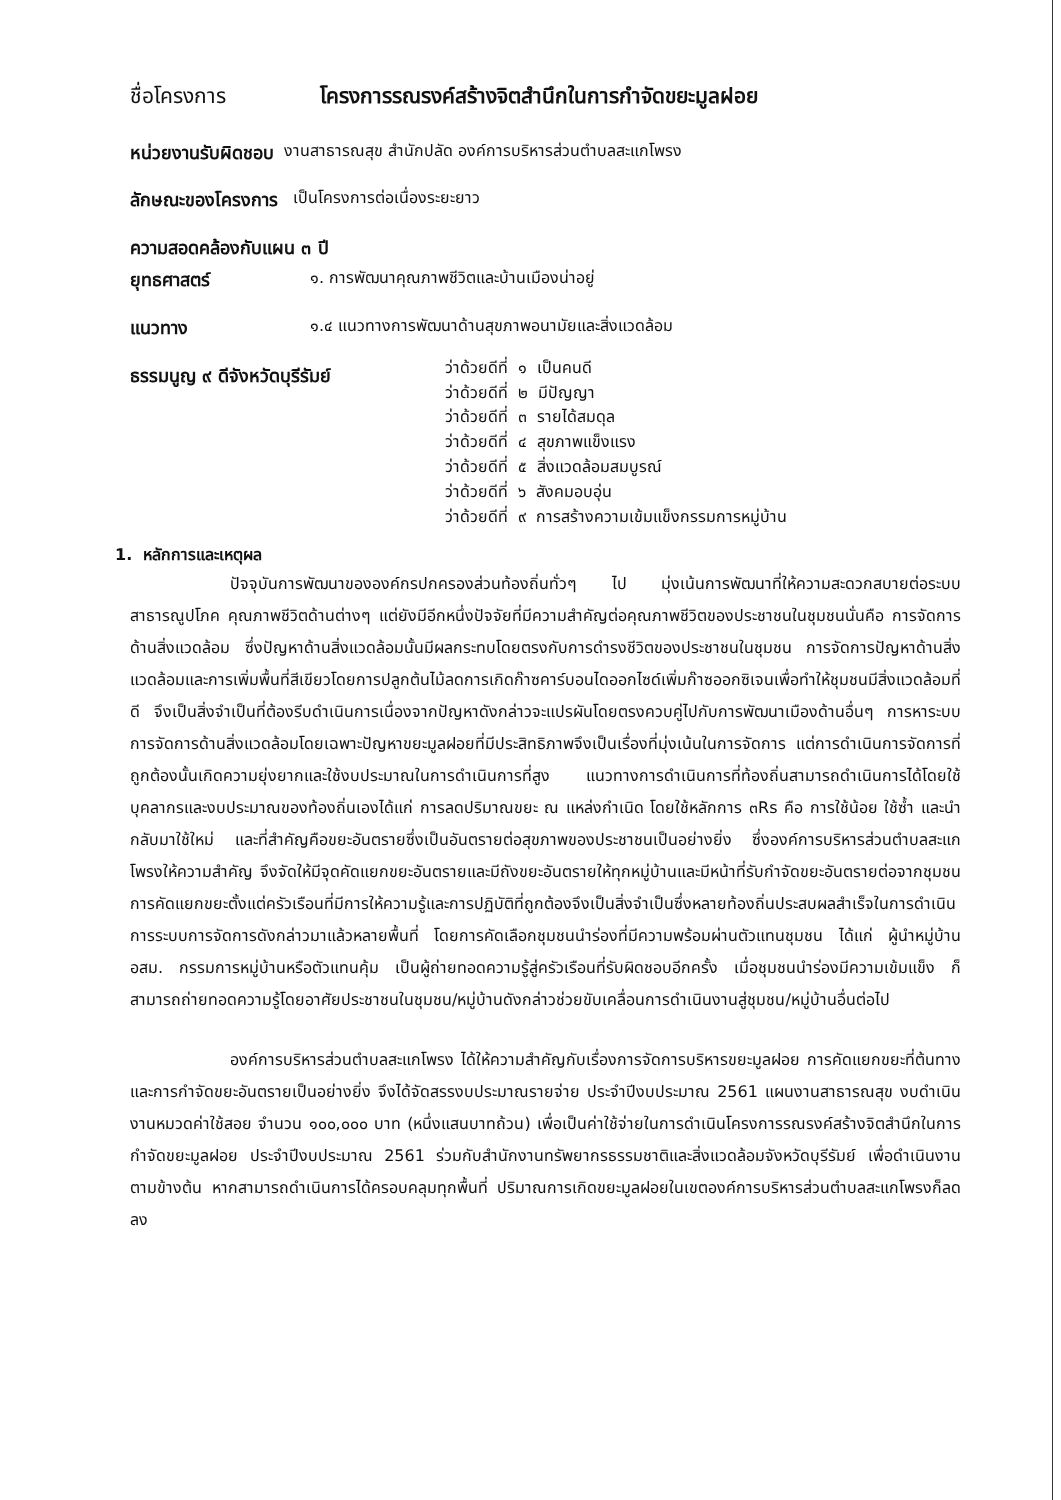ชื่อโครงการ โครงการรณรงค์สร้างจิตสำนึกในการกำจัดขยะมูลฝอย
หน่วยงานรับผิดชอบ งานสาธารณสุข สำนักปลัด องค์การบริหารส่วนตำบลสะแกโพรง
ลักษณะของโครงการ เป็นโครงการต่อเนื่องระยะยาว
ความสอดคล้องกับแผน ๓ ปี
ยุทธศาสตร์ ๑. การพัฒนาคุณภาพชีวิตและบ้านเมืองน่าอยู่
แนวทาง ๑.๔ แนวทางการพัฒนาด้านสุขภาพอนามัยและสิ่งแวดล้อม
ธรรมนูญ ๙ ดีจังหวัดบุรีรัมย์
ว่าด้วยดีที่ ๑ เป็นคนดี
ว่าด้วยดีที่ ๒ มีปัญญา
ว่าด้วยดีที่ ๓ รายได้สมดุล
ว่าด้วยดีที่ ๔ สุขภาพแข็งแรง
ว่าด้วยดีที่ ๕ สิ่งแวดล้อมสมบูรณ์
ว่าด้วยดีที่ ๖ สังคมอบอุ่น
ว่าด้วยดีที่ ๙ การสร้างความเข้มแข็งกรรมการหมู่บ้าน
1. หลักการและเหตุผล
ปัจจุบันการพัฒนาขององค์กรปกครองส่วนท้องถิ่นทั่วๆ ไป มุ่งเน้นการพัฒนาที่ให้ความสะดวกสบายต่อระบบสาธารณูปโภค คุณภาพชีวิตด้านต่างๆ แต่ยังมีอีกหนึ่งปัจจัยที่มีความสำคัญต่อคุณภาพชีวิตของประชาชนในชุมชนนั่นคือ การจัดการด้านสิ่งแวดล้อม ซึ่งปัญหาด้านสิ่งแวดล้อมนั้นมีผลกระทบโดยตรงกับการดำรงชีวิตของประชาชนในชุมชน การจัดการปัญหาด้านสิ่งแวดล้อมและการเพิ่มพื้นที่สีเขียวโดยการปลูกต้นไม้ลดการเกิดก๊าซคาร์บอนไดออกไซด์เพิ่มก๊าซออกซิเจนเพื่อทำให้ชุมชนมีสิ่งแวดล้อมที่ดี จึงเป็นสิ่งจำเป็นที่ต้องรีบดำเนินการเนื่องจากปัญหาดังกล่าวจะแปรผันโดยตรงควบคู่ไปกับการพัฒนาเมืองด้านอื่นๆ การหาระบบการจัดการด้านสิ่งแวดล้อมโดยเฉพาะปัญหาขยะมูลฝอยที่มีประสิทธิภาพจึงเป็นเรื่องที่มุ่งเน้นในการจัดการ แต่การดำเนินการจัดการที่ถูกต้องนั้นเกิดความยุ่งยากและใช้งบประมาณในการดำเนินการที่สูง แนวทางการดำเนินการที่ท้องถิ่นสามารถดำเนินการได้โดยใช้บุคลากรและงบประมาณของท้องถิ่นเองได้แก่ การลดปริมาณขยะ ณ แหล่งกำเนิด โดยใช้หลักการ ๓Rs คือ การใช้น้อย ใช้ซ้ำ และนำกลับมาใช้ใหม่ และที่สำคัญคือขยะอันตรายซึ่งเป็นอันตรายต่อสุขภาพของประชาชนเป็นอย่างยิ่ง ซึ่งองค์การบริหารส่วนตำบลสะแกโพรงให้ความสำคัญ จึงจัดให้มีจุดคัดแยกขยะอันตรายและมีถังขยะอันตรายให้ทุกหมู่บ้านและมีหน้าที่รับกำจัดขยะอันตรายต่อจากชุมชน การคัดแยกขยะตั้งแต่ครัวเรือนที่มีการให้ความรู้และการปฏิบัติที่ถูกต้องจึงเป็นสิ่งจำเป็นซึ่งหลายท้องถิ่นประสบผลสำเร็จในการดำเนินการระบบการจัดการดังกล่าวมาแล้วหลายพื้นที่ โดยการคัดเลือกชุมชนนำร่องที่มีความพร้อมผ่านตัวแทนชุมชน ได้แก่ ผู้นำหมู่บ้าน อสม. กรรมการหมู่บ้านหรือตัวแทนคุ้ม เป็นผู้ถ่ายทอดความรู้สู่ครัวเรือนที่รับผิดชอบอีกครั้ง เมื่อชุมชนนำร่องมีความเข้มแข็ง ก็สามารถถ่ายทอดความรู้โดยอาศัยประชาชนในชุมชน/หมู่บ้านดังกล่าวช่วยขับเคลื่อนการดำเนินงานสู่ชุมชน/หมู่บ้านอื่นต่อไป
องค์การบริหารส่วนตำบลสะแกโพรง ได้ให้ความสำคัญกับเรื่องการจัดการบริหารขยะมูลฝอย การคัดแยกขยะที่ต้นทาง และการกำจัดขยะอันตรายเป็นอย่างยิ่ง จึงได้จัดสรรงบประมาณรายจ่าย ประจำปีงบประมาณ 2561 แผนงานสาธารณสุข งบดำเนินงานหมวดค่าใช้สอย จำนวน ๑๐๐,๐๐๐ บาท (หนึ่งแสนบาทถ้วน) เพื่อเป็นค่าใช้จ่ายในการดำเนินโครงการรณรงค์สร้างจิตสำนึกในการกำจัดขยะมูลฝอย ประจำปีงบประมาณ 2561 ร่วมกับสำนักงานทรัพยากรธรรมชาติและสิ่งแวดล้อมจังหวัดบุรีรัมย์ เพื่อดำเนินงานตามข้างต้น หากสามารถดำเนินการได้ครอบคลุมทุกพื้นที่ ปริมาณการเกิดขยะมูลฝอยในเขตองค์การบริหารส่วนตำบลสะแกโพรงก็ลดลง